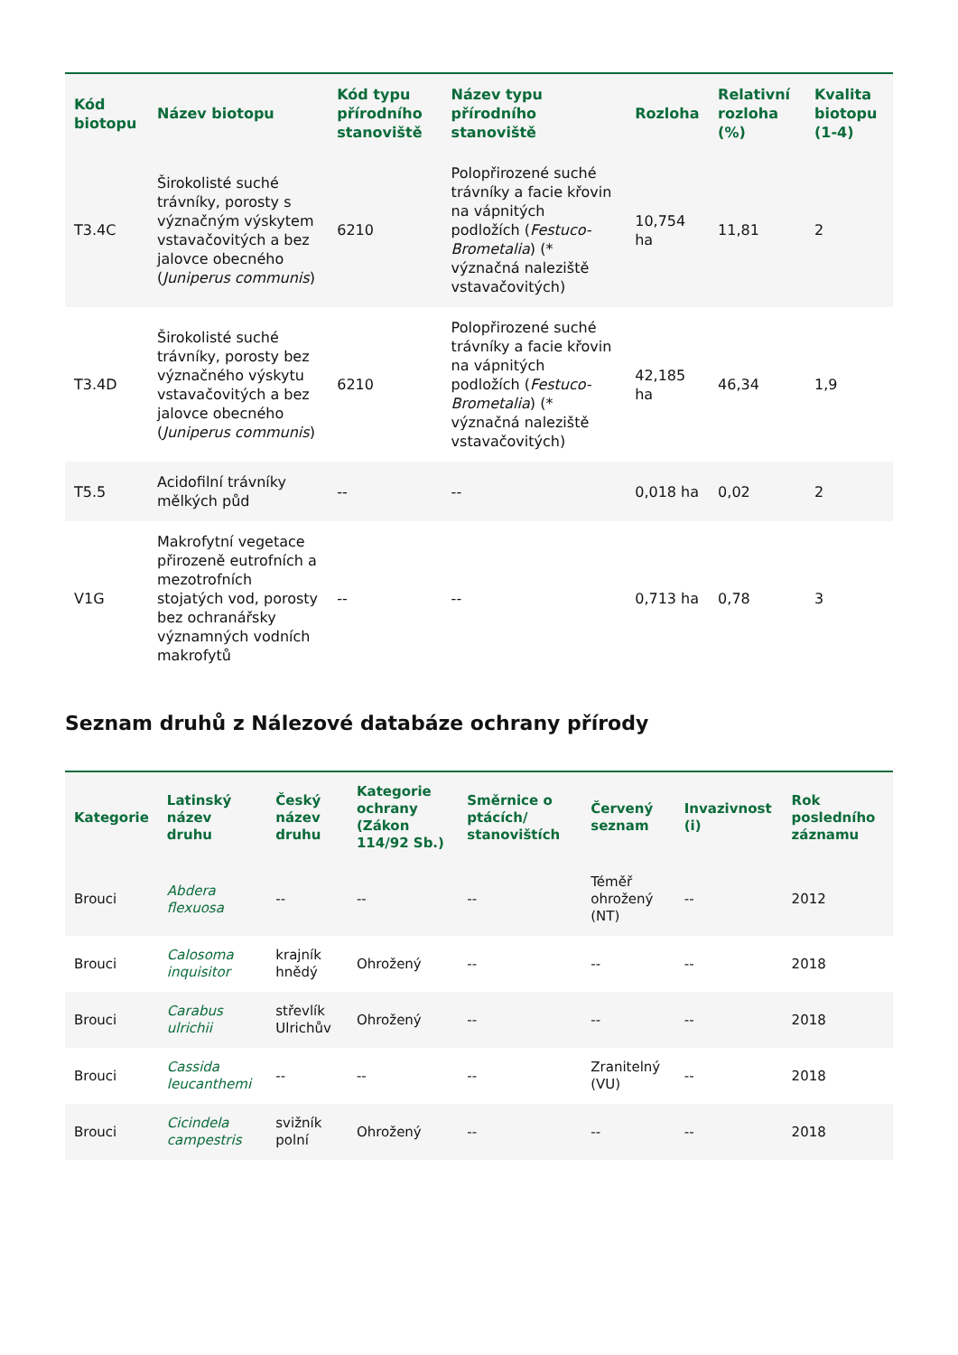| Kód biotopu | Název biotopu | Kód typu přírodního stanoviště | Název typu přírodního stanoviště | Rozloha | Relativní rozloha (%) | Kvalita biotopu (1-4) |
| --- | --- | --- | --- | --- | --- | --- |
| T3.4C | Širokolisté suché trávníky, porosty s význačným výskytem vstavačovitých a bez jalovce obecného ( Juniperus communis ) | 6210 | Polopřirozené suché trávníky a facie křovin na vápnitých podložích ( Festuco-Brometalia ) (* význačná naleziště vstavačovitých) | 10,754 ha | 11,81 | 2 |
| T3.4D | Širokolisté suché trávníky, porosty bez význačného výskytu vstavačovitých a bez jalovce obecného ( Juniperus communis ) | 6210 | Polopřirozené suché trávníky a facie křovin na vápnitých podložích ( Festuco-Brometalia ) (* význačná naleziště vstavačovitých) | 42,185 ha | 46,34 | 1,9 |
| T5.5 | Acidofilní trávníky mělkých půd | -- | -- | 0,018 ha | 0,02 | 2 |
| V1G | Makrofytní vegetace přirozeně eutrofních a mezotrofních stojatých vod, porosty bez ochranářsky významných vodních makrofytů | -- | -- | 0,713 ha | 0,78 | 3 |
Seznam druhů z Nálezové databáze ochrany přírody
| Kategorie | Latinský název druhu | Český název druhu | Kategorie ochrany (Zákon 114/92 Sb.) | Směrnice o ptácích/ stanovištích | Červený seznam | Invazivnost (i) | Rok posledního záznamu |
| --- | --- | --- | --- | --- | --- | --- | --- |
| Brouci | Abdera flexuosa | -- | -- | -- | Téměř ohrožený (NT) | -- | 2012 |
| Brouci | Calosoma inquisitor | krajník hnědý | Ohrožený | -- | -- | -- | 2018 |
| Brouci | Carabus ulrichii | střevlík Ulrichův | Ohrožený | -- | -- | -- | 2018 |
| Brouci | Cassida leucanthemi | -- | -- | -- | Zranitelný (VU) | -- | 2018 |
| Brouci | Cicindela campestris | svižník polní | Ohrožený | -- | -- | -- | 2018 |